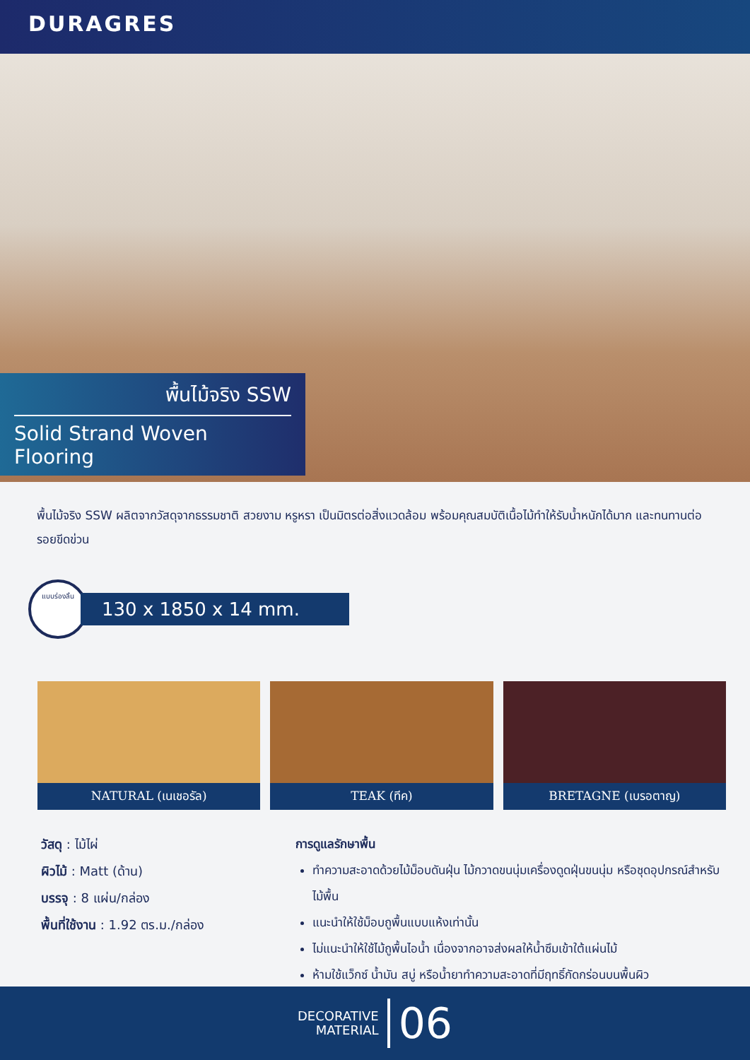DURAGRES
พื้นไม้จริง SSW
Solid Strand Woven Flooring
พื้นไม้จริง SSW ผลิตจากวัสดุจากธรรมชาติ สวยงาม หรูหรา เป็นมิตรต่อสิ่งแวดล้อม พร้อมคุณสมบัติเนื้อไม้ทำให้รับน้ำหนักได้มาก และทนทานต่อรอยขีดข่วน
แบบร่องลิ้น
130 x 1850 x 14 mm.
NATURAL (เนเชอรัล) TEAK (ทีค) BRETAGNE (เบรอตาญ)
วัสดุ : ไม้ไผ่
ผิวไม้ : Matt (ด้าน)
บรรจุ : 8 แผ่น/กล่อง
พื้นที่ใช้งาน : 1.92 ตร.ม./กล่อง
การดูแลรักษาพื้น
ทำความสะอาดด้วยไม้ม็อบดันฝุ่น ไม้กวาดขนนุ่มเครื่องดูดฝุ่นขนนุ่ม หรือชุดอุปกรณ์สำหรับไม้พื้น
แนะนำให้ใช้ม็อบถูพื้นแบบแห้งเท่านั้น
ไม่แนะนำให้ใช้ไม้ถูพื้นไอน้ำ เนื่องจากอาจส่งผลให้น้ำซึมเข้าใต้แผ่นไม้
ห้ามใช้แว็กซ์ น้ำมัน สบู่ หรือน้ำยาทำความสะอาดที่มีฤทธิ์กัดกร่อนบนพื้นผิว
DECORATIVE
MATERIAL
06